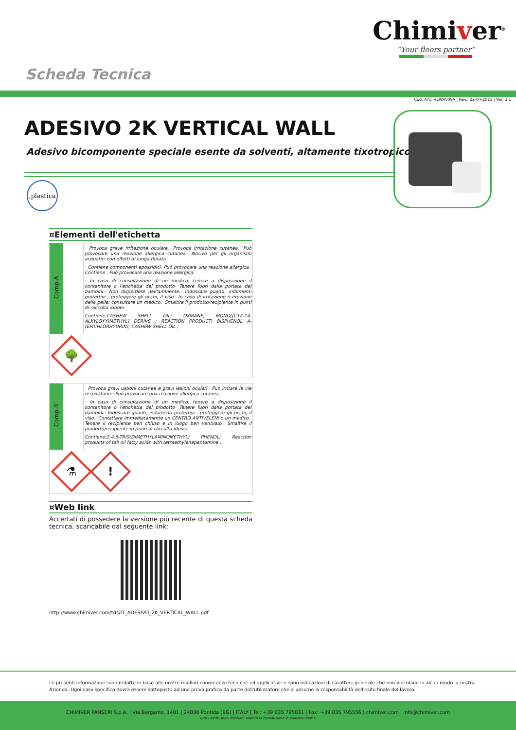Chimiver<sup>®</sup>
“Your floors partner”
Scheda Tecnica
Cod. Art.: VEWA009A | Rev.: 22-04-2021 | Ver: 3.1
ADESIVO 2K VERTICAL WALL
Adesivo bicomponente speciale esente da solventi, altamente tixotropico
,plastica
¤Elementi dell'etichetta
| Comp.A | | · Provoca grave irritazione oculare.· Provoca irritazione cutanea.· Può provocare una reazione allergica cutanea.· Nocivo per gli organismi acquatici con effetti di lunga durata. · Contiene componenti epossidici. Può provocare una reazione allergica.· Contiene . Può provocare una reazione allergica. · In caso di consultazione di un medico, tenere a disposizione il contenitore o l'etichetta del prodotto· Tenere fuori dalla portata dei bambini.· Non disperdere nell'ambiente.· Indossare guanti, indumenti protettivi ; proteggere gli occhi, il viso.· In caso di irritazione o eruzione della pelle: consultare un medico.· Smaltire il prodotto/recipiente in punti di raccolta idonei. Contiene:CASHEW SHELL OIL; OXIRANE, MONO[(C12-14-ALKYLOXY)METHYL] DERIVS ; REACTION PRODUCT: BISPHENOL A-(EPICHLORHYDRIN); CASHEW SHELL OIL ; |
| 🌳 | | |
| Comp.B | | · Provoca gravi ustioni cutanee e gravi lesioni oculari.· Può irritare le vie respiratorie.· Può provocare una reazione allergica cutanea. · In caso di consultazione di un medico, tenere a disposizione il contenitore o l'etichetta del prodotto· Tenere fuori dalla portata dei bambini.· Indossare guanti, indumenti protettivi ; proteggere gli occhi, il viso.· Contattare immediatamente un CENTRO ANTIVELENI o un medico.· Tenere il recipiente ben chiuso e in luogo ben ventilato.· Smaltire il prodotto/recipiente in punti di raccolta idonei. Contiene:2,4,6-TRIS(DIMETHYLAMINOMETHYL) PHENOL; Reaction products of tall oil fatty acids with tetraethylenepentamine ; |
| ⚗ ! | | |
¤Web link
Accertati di possedere la versione più recente di questa scheda tecnica, scaricabile dal seguente link:
http://www.chimiver.com/tds/IT_ADESIVO_2K_VERTICAL_WALL.pdf
Le presenti informazioni sono redatte in base alle nostre migliori conoscenze tecniche ed applicative e sono indicazioni di carattere generale che non vincolano in alcun modo la nostra Azienda. Ogni caso specifico dovrà essere sottoposto ad una prova pratica da parte dell'utilizzatore che si assume la responsabilità dell'esito finale del lavoro.
CHIMIVER PANSERI S.p.A. | Via Bergamo, 1401 | 24030 Pontida (BG) | ITALY | Tel: +39 035 795031 | Fax: +39 035 795556 | chimiver.com | info@chimiver.com
Tutti i diritti sono riservati. Vietata la riproduzione in qualsiasi forma.